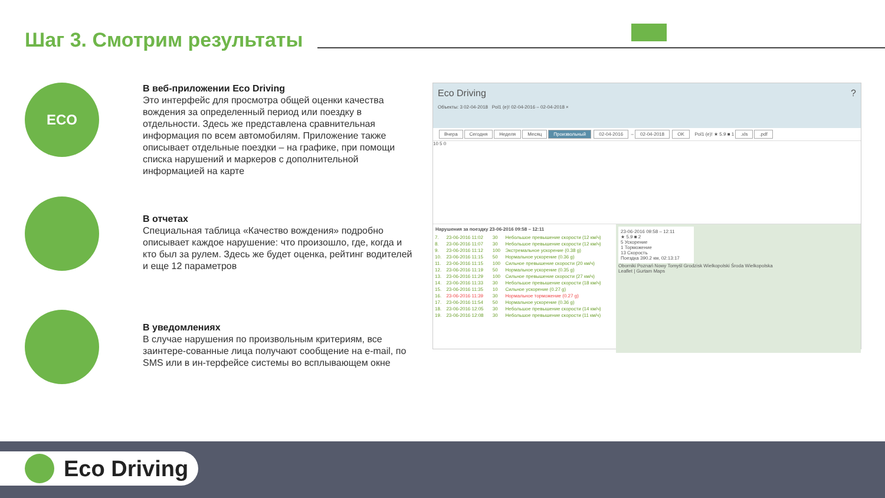Шаг 3. Смотрим результаты
ECO
В веб-приложении Eco Driving
Это интерфейс для просмотра общей оценки качества вождения за определенный период или поездку в отдельности. Здесь же представлена сравнительная информация по всем автомобилям. Приложение также описывает отдельные поездки – на графике, при помощи списка нарушений и маркеров с дополнительной информацией на карте
В отчетах
Специальная таблица «Качество вождения» подробно описывает каждое нарушение: что произошло, где, когда и кто был за рулем. Здесь же будет оценка, рейтинг водителей и еще 12 параметров
В уведомлениях
В случае нарушения по произвольным критериям, все заинтере-сованные лица получают сообщение на e-mail, по SMS или в ин-терфейсе системы во всплывающем окне
Eco Driving ?
Объекты: 3 02-04-2018 Pol1 (e)! 02-04-2016 – 02-04-2018 ×
Вчера Сегодня Неделя Месяц Произвольный 02-04-2016 – 02-04-2018 OK Pol1 (e)! ★ 5.9 ■ 1 .xls.pdf
10 5 0
Нарушения за поездку 23-06-2016 09:58 – 12:11
| 7. | 23-06-2016 11:02 | 30 | Небольшое превышение скорости (12 км/ч) |
| 8. | 23-06-2016 11:07 | 30 | Небольшое превышение скорости (12 км/ч) |
| 9. | 23-06-2016 11:12 | 100 | Экстремальное ускорение (0.38 g) |
| 10. | 23-06-2016 11:15 | 50 | Нормальное ускорение (0.36 g) |
| 11. | 23-06-2016 11:15 | 100 | Сильное превышение скорости (20 км/ч) |
| 12. | 23-06-2016 11:19 | 50 | Нормальное ускорение (0.35 g) |
| 13. | 23-06-2016 11:29 | 100 | Сильное превышение скорости (27 км/ч) |
| 14. | 23-06-2016 11:33 | 30 | Небольшое превышение скорости (18 км/ч) |
| 15. | 23-06-2016 11:35 | 10 | Сильное ускорение (0.27 g) |
| 16. | 23-06-2016 11:39 | 30 | Нормальное торможение (0.27 g) |
| 17. | 23-06-2016 11:54 | 50 | Нормальное ускорение (0.36 g) |
| 18. | 23-06-2016 12:05 | 30 | Небольшое превышение скорости (14 км/ч) |
| 19. | 23-06-2016 12:08 | 30 | Небольшое превышение скорости (11 км/ч) |
23-06-2016 09:58 – 12:11
★ 5.9 ■ 2
5 Ускорение
1 Торможение
13 Скорость
Поездка 390.2 км, 02:13:17
Oborniki Poznań Nowy Tomyśl Grodzisk Wielkopolski Środa Wielkopolska
Leaflet | Gurtam Maps
Eco Driving